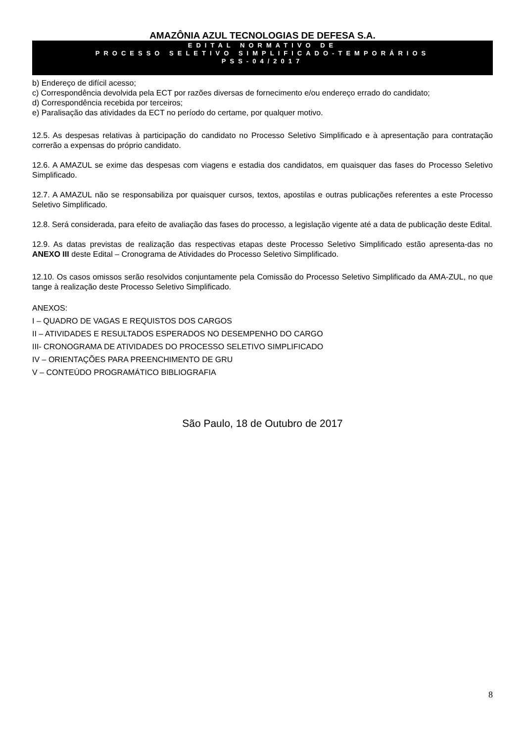AMAZÔNIA AZUL TECNOLOGIAS DE DEFESA S.A.
EDITAL NORMATIVO DE
PROCESSO SELETIVO SIMPLIFICADO-TEMPORÁRIOS
PSS-04/2017
b) Endereço de difícil acesso;
c) Correspondência devolvida pela ECT por razões diversas de fornecimento e/ou endereço errado do candidato;
d) Correspondência recebida por terceiros;
e) Paralisação das atividades da ECT no período do certame, por qualquer motivo.
12.5. As despesas relativas à participação do candidato no Processo Seletivo Simplificado e à apresentação para contratação correrão a expensas do próprio candidato.
12.6. A AMAZUL se exime das despesas com viagens e estadia dos candidatos, em quaisquer das fases do Processo Seletivo Simplificado.
12.7. A AMAZUL não se responsabiliza por quaisquer cursos, textos, apostilas e outras publicações referentes a este Processo Seletivo Simplificado.
12.8. Será considerada, para efeito de avaliação das fases do processo, a legislação vigente até a data de publicação deste Edital.
12.9. As datas previstas de realização das respectivas etapas deste Processo Seletivo Simplificado estão apresenta-das no ANEXO III deste Edital – Cronograma de Atividades do Processo Seletivo Simplificado.
12.10. Os casos omissos serão resolvidos conjuntamente pela Comissão do Processo Seletivo Simplificado da AMA-ZUL, no que tange à realização deste Processo Seletivo Simplificado.
ANEXOS:
I – QUADRO DE VAGAS E REQUISTOS DOS CARGOS
II – ATIVIDADES E RESULTADOS ESPERADOS NO DESEMPENHO DO CARGO
III- CRONOGRAMA DE ATIVIDADES DO PROCESSO SELETIVO SIMPLIFICADO
IV – ORIENTAÇÕES PARA PREENCHIMENTO DE GRU
V – CONTEÚDO PROGRAMÁTICO BIBLIOGRAFIA
São Paulo, 18 de Outubro de 2017
8